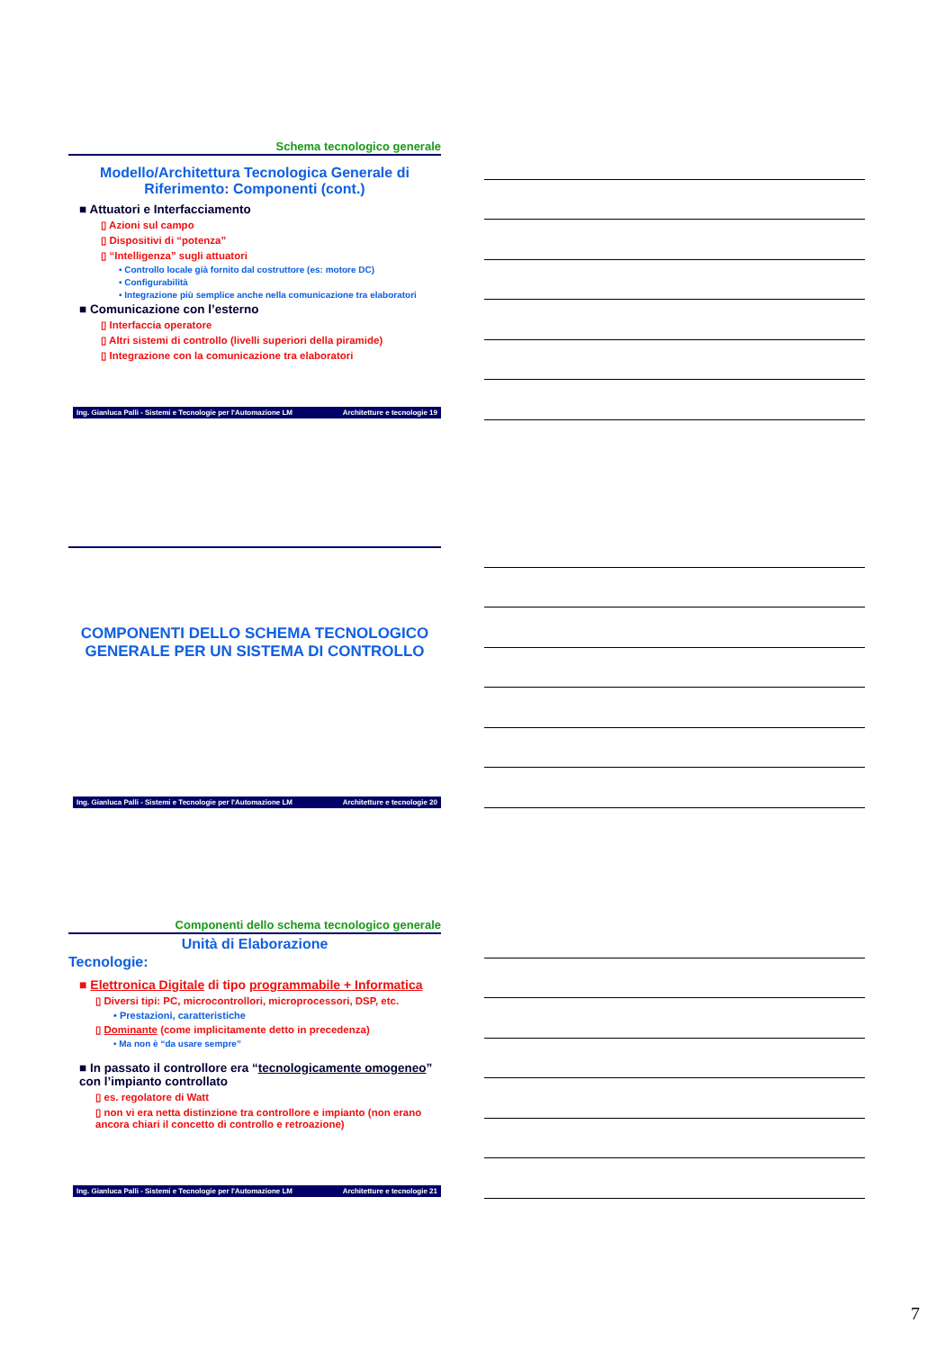Schema tecnologico generale
Modello/Architettura Tecnologica Generale di Riferimento: Componenti (cont.)
■ Attuatori e Interfacciamento
▯ Azioni sul campo
▯ Dispositivi di “potenza”
▯ “Intelligenza” sugli attuatori
• Controllo locale già fornito dal costruttore (es: motore DC)
• Configurabilità
• Integrazione più semplice anche nella comunicazione tra elaboratori
■ Comunicazione con l’esterno
▯ Interfaccia operatore
▯ Altri sistemi di controllo (livelli superiori della piramide)
▯ Integrazione con la comunicazione tra elaboratori
Ing. Gianluca Palli - Sistemi e Tecnologie per l'Automazione LM Architetture e tecnologie 19
COMPONENTI DELLO SCHEMA TECNOLOGICO GENERALE PER UN SISTEMA DI CONTROLLO
Ing. Gianluca Palli - Sistemi e Tecnologie per l'Automazione LM Architetture e tecnologie 20
Componenti dello schema tecnologico generale
Unità di Elaborazione
Tecnologie:
■ Elettronica Digitale di tipo programmabile + Informatica
▯ Diversi tipi: PC, microcontrollori, microprocessori, DSP, etc.
• Prestazioni, caratteristiche
▯ Dominante (come implicitamente detto in precedenza)
• Ma non è “da usare sempre”
■ In passato il controllore era “tecnologicamente omogeneo” con l’impianto controllato
▯ es. regolatore di Watt
▯ non vi era netta distinzione tra controllore e impianto (non erano ancora chiari il concetto di controllo e retroazione)
Ing. Gianluca Palli - Sistemi e Tecnologie per l'Automazione LM Architetture e tecnologie 21
7